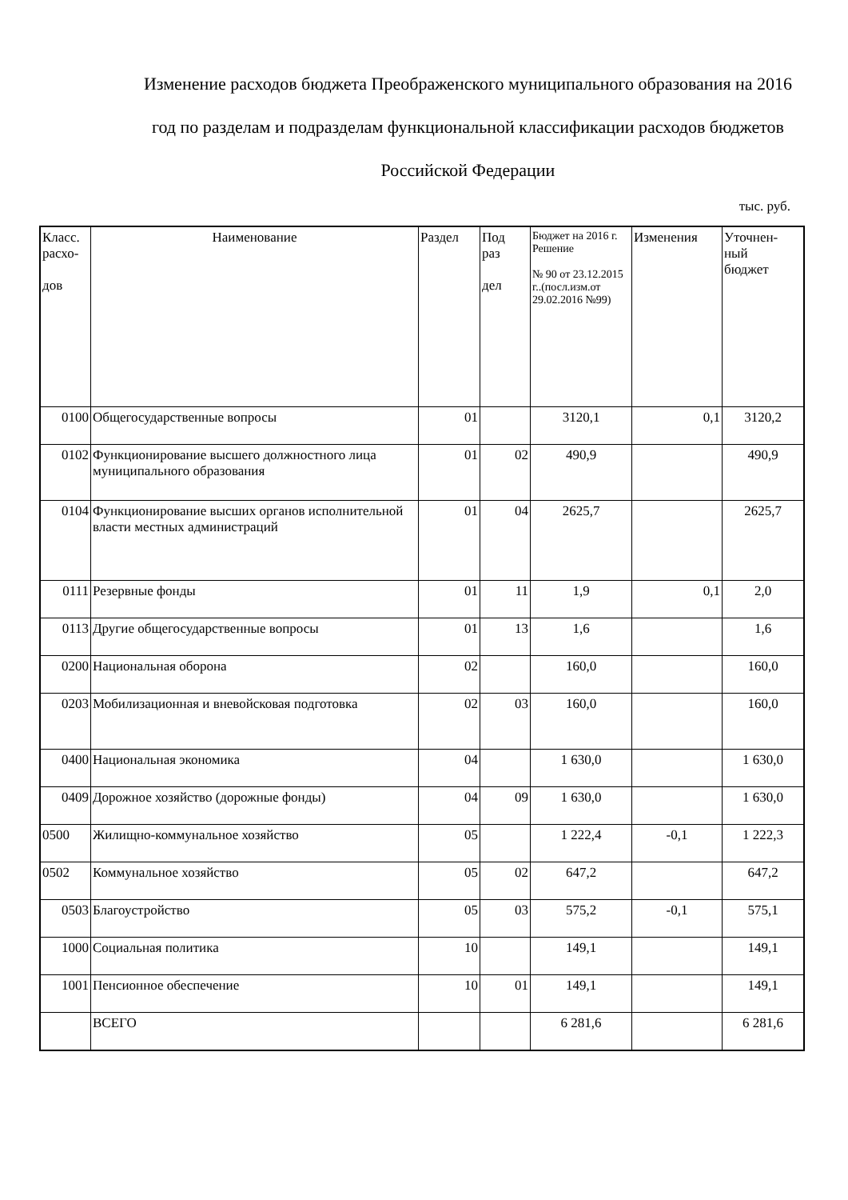Изменение расходов бюджета Преображенского муниципального образования на 2016 год по разделам и подразделам функциональной классификации расходов бюджетов Российской Федерации
тыс. руб.
| Класс. расхо- дов | Наименование | Раздел | Под раз дел | Бюджет на 2016 г. Решение № 90 от 23.12.2015 г..(посл.изм.от 29.02.2016 №99) | Изменения | Уточнен- ный бюджет |
| --- | --- | --- | --- | --- | --- | --- |
| 0100 | Общегосударственные вопросы | 01 | | 3120,1 | 0,1 | 3120,2 |
| 0102 | Функционирование высшего должностного лица муниципального образования | 01 | 02 | 490,9 | | 490,9 |
| 0104 | Функционирование высших органов исполнительной власти местных администраций | 01 | 04 | 2625,7 | | 2625,7 |
| 0111 | Резервные фонды | 01 | 11 | 1,9 | 0,1 | 2,0 |
| 0113 | Другие общегосударственные вопросы | 01 | 13 | 1,6 | | 1,6 |
| 0200 | Национальная оборона | 02 | | 160,0 | | 160,0 |
| 0203 | Мобилизационная и вневойсковая подготовка | 02 | 03 | 160,0 | | 160,0 |
| 0400 | Национальная экономика | 04 | | 1 630,0 | | 1 630,0 |
| 0409 | Дорожное хозяйство (дорожные фонды) | 04 | 09 | 1 630,0 | | 1 630,0 |
| 0500 | Жилищно-коммунальное хозяйство | 05 | | 1 222,4 | -0,1 | 1 222,3 |
| 0502 | Коммунальное хозяйство | 05 | 02 | 647,2 | | 647,2 |
| 0503 | Благоустройство | 05 | 03 | 575,2 | -0,1 | 575,1 |
| 1000 | Социальная политика | 10 | | 149,1 | | 149,1 |
| 1001 | Пенсионное обеспечение | 10 | 01 | 149,1 | | 149,1 |
| | ВСЕГО | | | 6 281,6 | | 6 281,6 |